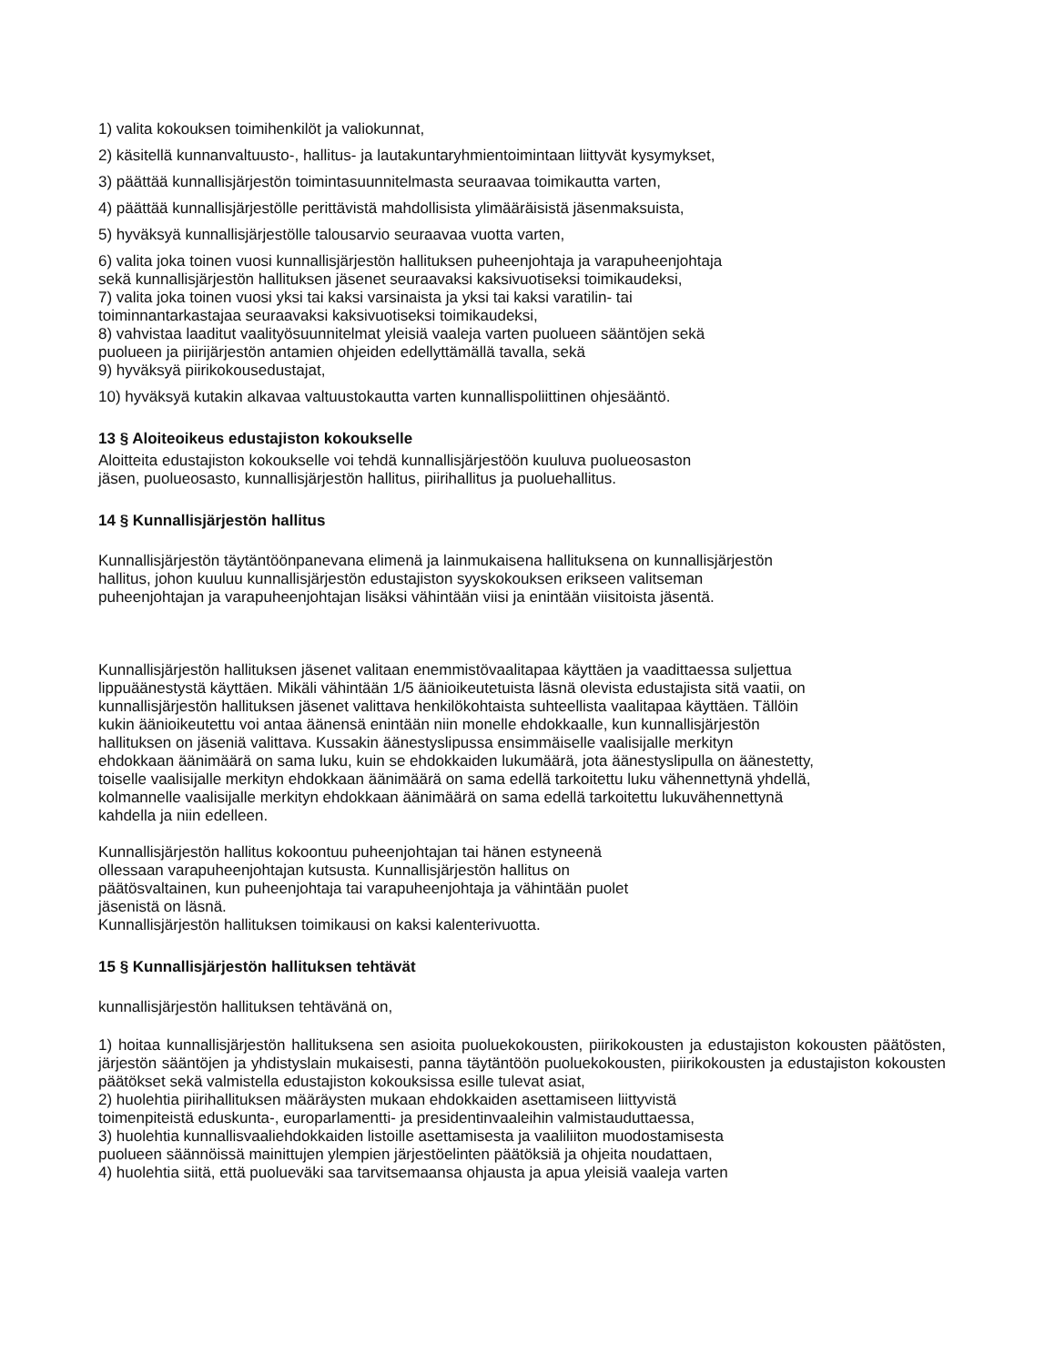1) valita kokouksen toimihenkilöt ja valiokunnat,
2) käsitellä kunnanvaltuusto-, hallitus- ja lautakuntaryhmientoimintaan liittyvät kysymykset,
3) päättää kunnallisjärjestön toimintasuunnitelmasta seuraavaa toimikautta varten,
4) päättää kunnallisjärjestölle perittävistä mahdollisista ylimääräisistä jäsenmaksuista,
5) hyväksyä kunnallisjärjestölle talousarvio seuraavaa vuotta varten,
6) valita joka toinen vuosi kunnallisjärjestön hallituksen puheenjohtaja ja varapuheenjohtaja
sekä kunnallisjärjestön hallituksen jäsenet seuraavaksi kaksivuotiseksi toimikaudeksi,
7) valita joka toinen vuosi yksi tai kaksi varsinaista ja yksi tai kaksi varatilin- tai
toiminnantarkastajaa seuraavaksi kaksivuotiseksi toimikaudeksi,
8) vahvistaa laaditut vaalityösuunnitelmat yleisiä vaaleja varten puolueen sääntöjen sekä
puolueen ja piirijärjestön antamien ohjeiden edellyttämällä tavalla, sekä
9) hyväksyä piirikokousedustajat,
10) hyväksyä kutakin alkavaa valtuustokautta varten kunnallispoliittinen ohjesääntö.
13 § Aloiteoikeus edustajiston kokoukselle
Aloitteita edustajiston kokoukselle voi tehdä kunnallisjärjestöön kuuluva puolueosaston
jäsen, puolueosasto, kunnallisjärjestön hallitus, piirihallitus ja puoluehallitus.
14 § Kunnallisjärjestön hallitus
Kunnallisjärjestön täytäntöönpanevana elimenä ja lainmukaisena hallituksena on kunnallisjärjestön
hallitus, johon kuuluu kunnallisjärjestön edustajiston syyskokouksen erikseen valitseman
puheenjohtajan ja varapuheenjohtajan lisäksi vähintään viisi ja enintään viisitoista jäsentä.
Kunnallisjärjestön hallituksen jäsenet valitaan enemmistövaalitapaa käyttäen ja vaadittaessa suljettua
lippuäänestystä käyttäen. Mikäli vähintään 1/5 äänioikeutetuista läsnä olevista edustajista sitä vaatii, on
kunnallisjärjestön hallituksen jäsenet valittava henkilökohtaista suhteellista vaalitapaa käyttäen. Tällöin
kukin äänioikeutettu voi antaa äänensä enintään niin monelle ehdokkaalle, kun kunnallisjärjestön
hallituksen on jäseniä valittava. Kussakin äänestyslipussa ensimmäiselle vaalisijalle merkityn
ehdokkaan äänimäärä on sama luku, kuin se ehdokkaiden lukumäärä, jota äänestyslipulla on äänestetty,
toiselle vaalisijalle merkityn ehdokkaan äänimäärä on sama edellä tarkoitettu luku vähennettynä yhdellä,
kolmannelle vaalisijalle merkityn ehdokkaan äänimäärä on sama edellä tarkoitettu lukuvähennettynä
kahdella ja niin edelleen.
Kunnallisjärjestön hallitus kokoontuu puheenjohtajan tai hänen estyneenä
ollessaan varapuheenjohtajan kutsusta. Kunnallisjärjestön hallitus on
päätösvaltainen, kun puheenjohtaja tai varapuheenjohtaja ja vähintään puolet
jäsenistä on läsnä.
Kunnallisjärjestön hallituksen toimikausi on kaksi kalenterivuotta.
15 § Kunnallisjärjestön hallituksen tehtävät
kunnallisjärjestön hallituksen tehtävänä on,
1) hoitaa kunnallisjärjestön hallituksena sen asioita puoluekokousten, piirikokousten ja edustajiston kokousten päätösten, järjestön sääntöjen ja yhdistyslain mukaisesti, panna täytäntöön puoluekokousten, piirikokousten ja edustajiston kokousten päätökset sekä valmistella edustajiston kokouksissa esille tulevat asiat,
2) huolehtia piirihallituksen määräysten mukaan ehdokkaiden asettamiseen liittyvistä
toimenpiteistä eduskunta-, europarlamentti- ja presidentinvaaleihin valmistauduttaessa,
3) huolehtia kunnallisvaaliehdokkaiden listoille asettamisesta ja vaaliliiton muodostamisesta
puolueen säännöissä mainittujen ylempien järjestöelinten päätöksiä ja ohjeita noudattaen,
4) huolehtia siitä, että puolueväki saa tarvitsemaansa ohjausta ja apua yleisiä vaaleja varten